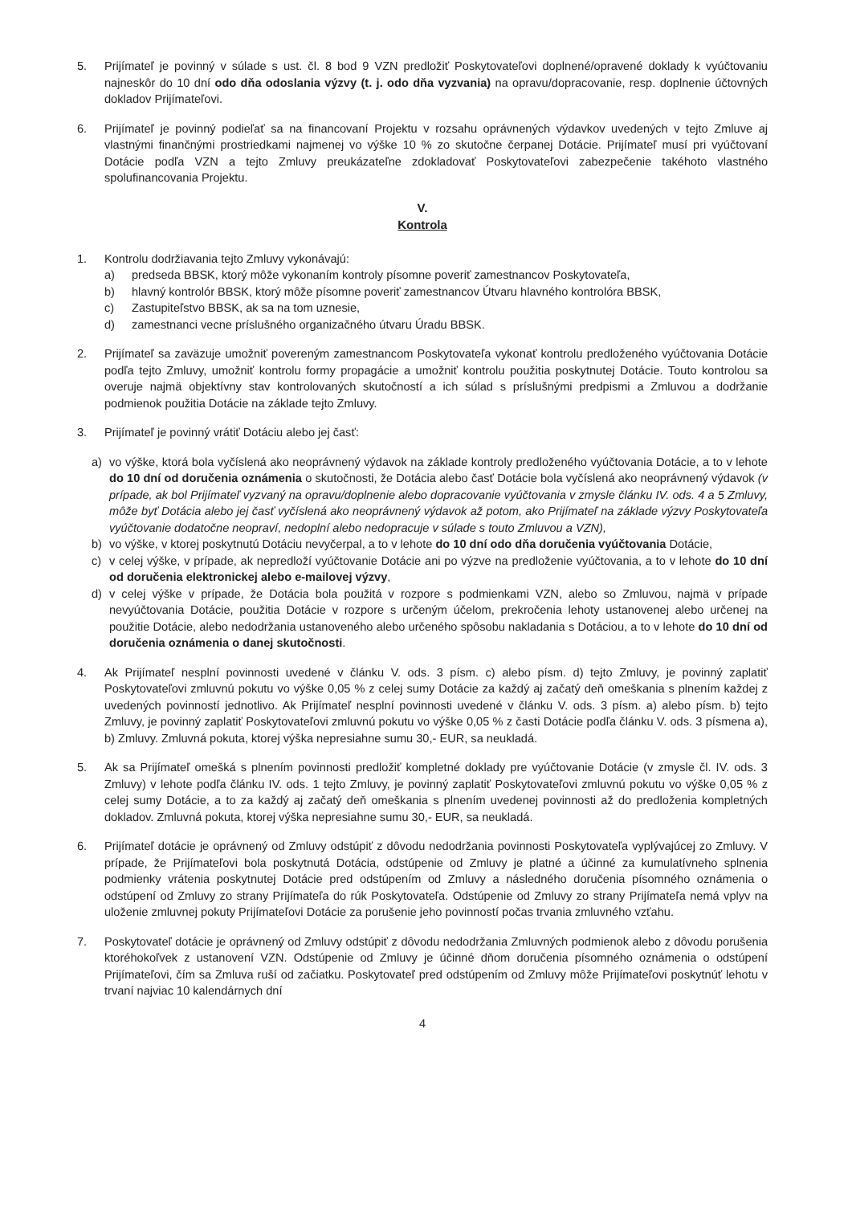5. Prijímateľ je povinný v súlade s ust. čl. 8 bod 9 VZN predložiť Poskytovateľovi doplnené/opravené doklady k vyúčtovaniu najneskôr do 10 dní odo dňa odoslania výzvy (t. j. odo dňa vyzvania) na opravu/dopracovanie, resp. doplnenie účtovných dokladov Prijímateľovi.
6. Prijímateľ je povinný podieľať sa na financovaní Projektu v rozsahu oprávnených výdavkov uvedených v tejto Zmluve aj vlastnými finančnými prostriedkami najmenej vo výške 10 % zo skutočne čerpanej Dotácie. Prijímateľ musí pri vyúčtovaní Dotácie podľa VZN a tejto Zmluvy preukázateľne zdokladovať Poskytovateľovi zabezpečenie takéhoto vlastného spolufinancovania Projektu.
V.
Kontrola
1. Kontrolu dodržiavania tejto Zmluvy vykonávajú:
a) predseda BBSK, ktorý môže vykonaním kontroly písomne poveriť zamestnancov Poskytovateľa,
b) hlavný kontrolór BBSK, ktorý môže písomne poveriť zamestnancov Útvaru hlavného kontrolóra BBSK,
c) Zastupiteľstvo BBSK, ak sa na tom uznesie,
d) zamestnanci vecne príslušného organizačného útvaru Úradu BBSK.
2. Prijímateľ sa zaväzuje umožniť povereným zamestnancom Poskytovateľa vykonať kontrolu predloženého vyúčtovania Dotácie podľa tejto Zmluvy, umožniť kontrolu formy propagácie a umožniť kontrolu použitia poskytnutej Dotácie. Touto kontrolou sa overuje najmä objektívny stav kontrolovaných skutočností a ich súlad s príslušnými predpismi a Zmluvou a dodržanie podmienok použitia Dotácie na základe tejto Zmluvy.
3. Prijímateľ je povinný vrátiť Dotáciu alebo jej časť:
a) vo výške, ktorá bola vyčíslená ako neoprávnený výdavok na základe kontroly predloženého vyúčtovania Dotácie, a to v lehote do 10 dní od doručenia oznámenia o skutočnosti, že Dotácia alebo časť Dotácie bola vyčíslená ako neoprávnený výdavok (v prípade, ak bol Prijímateľ vyzvaný na opravu/doplnenie alebo dopracovanie vyúčtovania v zmysle článku IV. ods. 4 a 5 Zmluvy, môže byť Dotácia alebo jej časť vyčíslená ako neoprávnený výdavok až potom, ako Prijímateľ na základe výzvy Poskytovateľa vyúčtovanie dodatočne neopraví, nedoplní alebo nedopracuje v súlade s touto Zmluvou a VZN),
b) vo výške, v ktorej poskytnutú Dotáciu nevyčerpal, a to v lehote do 10 dní odo dňa doručenia vyúčtovania Dotácie,
c) v celej výške, v prípade, ak nepredloží vyúčtovanie Dotácie ani po výzve na predloženie vyúčtovania, a to v lehote do 10 dní od doručenia elektronickej alebo e-mailovej výzvy,
d) v celej výške v prípade, že Dotácia bola použitá v rozpore s podmienkami VZN, alebo so Zmluvou, najmä v prípade nevyúčtovania Dotácie, použitia Dotácie v rozpore s určeným účelom, prekročenia lehoty ustanovenej alebo určenej na použitie Dotácie, alebo nedodržania ustanoveného alebo určeného spôsobu nakladania s Dotáciou, a to v lehote do 10 dní od doručenia oznámenia o danej skutočnosti.
4. Ak Prijímateľ nesplní povinnosti uvedené v článku V. ods. 3 písm. c) alebo písm. d) tejto Zmluvy, je povinný zaplatiť Poskytovateľovi zmluvnú pokutu vo výške 0,05 % z celej sumy Dotácie za každý aj začatý deň omeškania s plnením každej z uvedených povinností jednotlivo. Ak Prijímateľ nesplní povinnosti uvedené v článku V. ods. 3 písm. a) alebo písm. b) tejto Zmluvy, je povinný zaplatiť Poskytovateľovi zmluvnú pokutu vo výške 0,05 % z časti Dotácie podľa článku V. ods. 3 písmena a), b) Zmluvy. Zmluvná pokuta, ktorej výška nepresiahne sumu 30,- EUR, sa neukladá.
5. Ak sa Prijímateľ omešká s plnením povinnosti predložiť kompletné doklady pre vyúčtovanie Dotácie (v zmysle čl. IV. ods. 3 Zmluvy) v lehote podľa článku IV. ods. 1 tejto Zmluvy, je povinný zaplatiť Poskytovateľovi zmluvnú pokutu vo výške 0,05 % z celej sumy Dotácie, a to za každý aj začatý deň omeškania s plnením uvedenej povinnosti až do predloženia kompletných dokladov. Zmluvná pokuta, ktorej výška nepresiahne sumu 30,- EUR, sa neukladá.
6. Prijímateľ dotácie je oprávnený od Zmluvy odstúpiť z dôvodu nedodržania povinnosti Poskytovateľa vyplývajúcej zo Zmluvy. V prípade, že Prijímateľovi bola poskytnutá Dotácia, odstúpenie od Zmluvy je platné a účinné za kumulatívneho splnenia podmienky vrátenia poskytnutej Dotácie pred odstúpením od Zmluvy a následného doručenia písomného oznámenia o odstúpení od Zmluvy zo strany Prijímateľa do rúk Poskytovateľa. Odstúpenie od Zmluvy zo strany Prijímateľa nemá vplyv na uloženie zmluvnej pokuty Prijímateľovi Dotácie za porušenie jeho povinností počas trvania zmluvného vzťahu.
7. Poskytovateľ dotácie je oprávnený od Zmluvy odstúpiť z dôvodu nedodržania Zmluvných podmienok alebo z dôvodu porušenia ktoréhokoľvek z ustanovení VZN. Odstúpenie od Zmluvy je účinné dňom doručenia písomného oznámenia o odstúpení Prijímateľovi, čím sa Zmluva ruší od začiatku. Poskytovateľ pred odstúpením od Zmluvy môže Prijímateľovi poskytnúť lehotu v trvaní najviac 10 kalendárnych dní
4